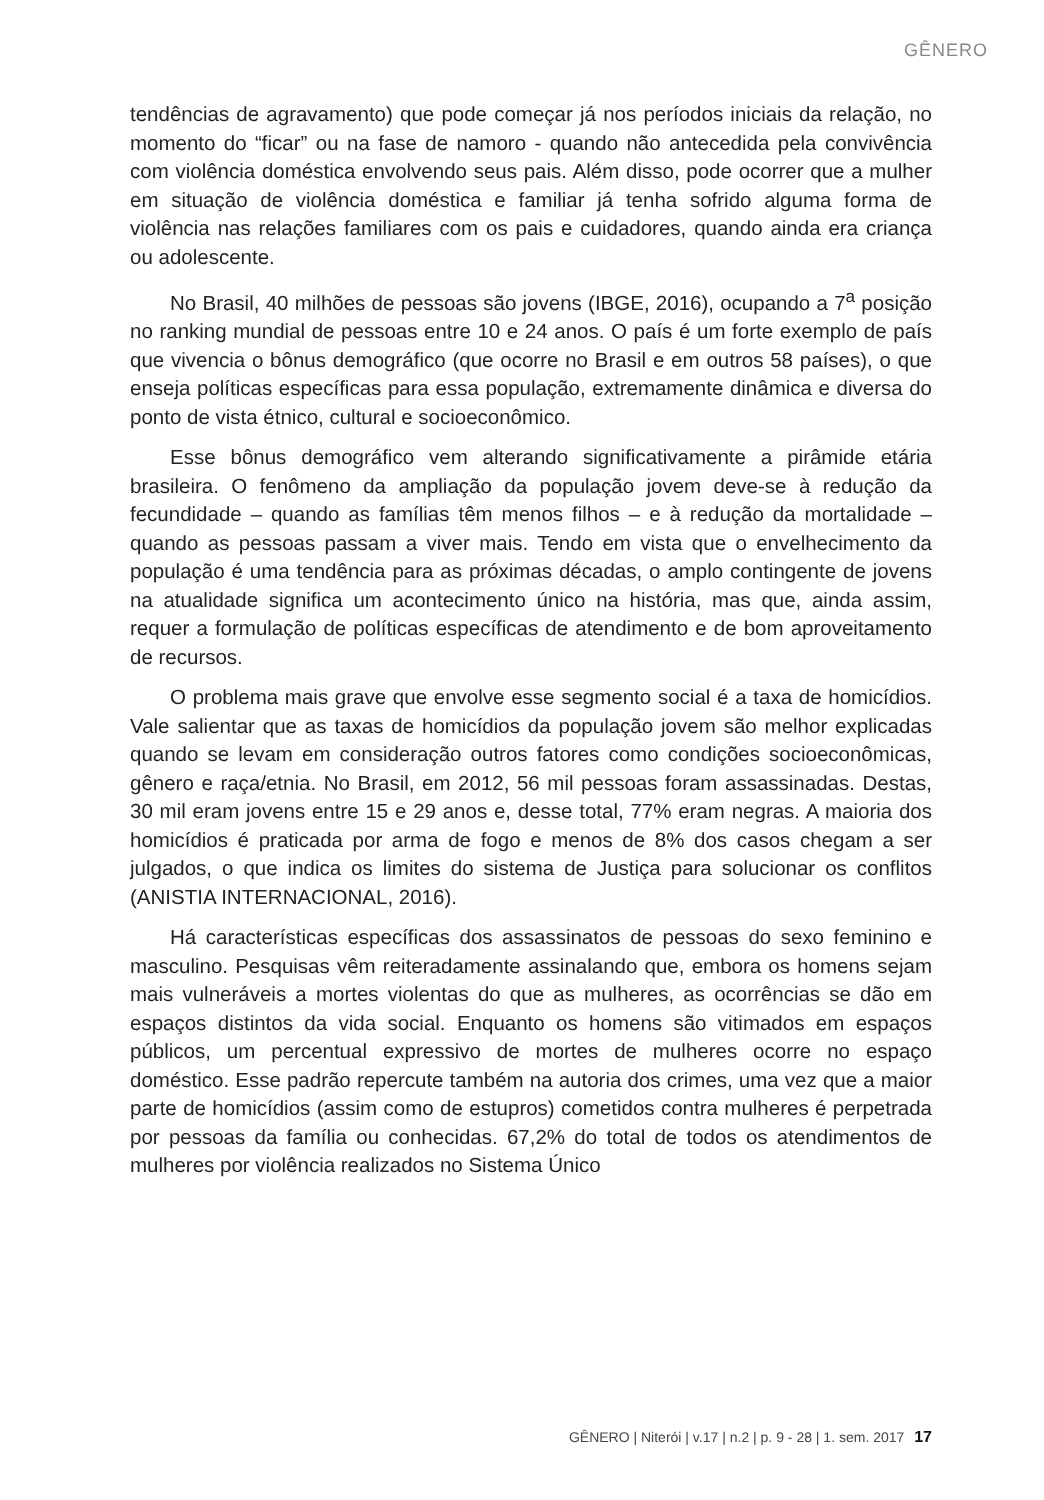GÊNERO
tendências de agravamento) que pode começar já nos períodos iniciais da relação, no momento do “ficar” ou na fase de namoro - quando não antecedida pela convivência com violência doméstica envolvendo seus pais. Além disso, pode ocorrer que a mulher em situação de violência doméstica e familiar já tenha sofrido alguma forma de violência nas relações familiares com os pais e cuidadores, quando ainda era criança ou adolescente.
No Brasil, 40 milhões de pessoas são jovens (IBGE, 2016), ocupando a 7<sup>a</sup> posição no ranking mundial de pessoas entre 10 e 24 anos. O país é um forte exemplo de país que vivencia o bônus demográfico (que ocorre no Brasil e em outros 58 países), o que enseja políticas específicas para essa população, extremamente dinâmica e diversa do ponto de vista étnico, cultural e socioeconômico.
Esse bônus demográfico vem alterando significativamente a pirâmide etária brasileira. O fenômeno da ampliação da população jovem deve-se à redução da fecundidade – quando as famílias têm menos filhos – e à redução da mortalidade – quando as pessoas passam a viver mais. Tendo em vista que o envelhecimento da população é uma tendência para as próximas décadas, o amplo contingente de jovens na atualidade significa um acontecimento único na história, mas que, ainda assim, requer a formulação de políticas específicas de atendimento e de bom aproveitamento de recursos.
O problema mais grave que envolve esse segmento social é a taxa de homicídios. Vale salientar que as taxas de homicídios da população jovem são melhor explicadas quando se levam em consideração outros fatores como condições socioeconômicas, gênero e raça/etnia. No Brasil, em 2012, 56 mil pessoas foram assassinadas. Destas, 30 mil eram jovens entre 15 e 29 anos e, desse total, 77% eram negras. A maioria dos homicídios é praticada por arma de fogo e menos de 8% dos casos chegam a ser julgados, o que indica os limites do sistema de Justiça para solucionar os conflitos (ANISTIA INTERNACIONAL, 2016).
Há características específicas dos assassinatos de pessoas do sexo feminino e masculino. Pesquisas vêm reiteradamente assinalando que, embora os homens sejam mais vulneráveis a mortes violentas do que as mulheres, as ocorrências se dão em espaços distintos da vida social. Enquanto os homens são vitimados em espaços públicos, um percentual expressivo de mortes de mulheres ocorre no espaço doméstico. Esse padrão repercute também na autoria dos crimes, uma vez que a maior parte de homicídios (assim como de estupros) cometidos contra mulheres é perpetrada por pessoas da família ou conhecidas. 67,2% do total de todos os atendimentos de mulheres por violência realizados no Sistema Único
GÊNERO | Niterói | v.17 | n.2 | p. 9 - 28 | 1. sem. 2017 17